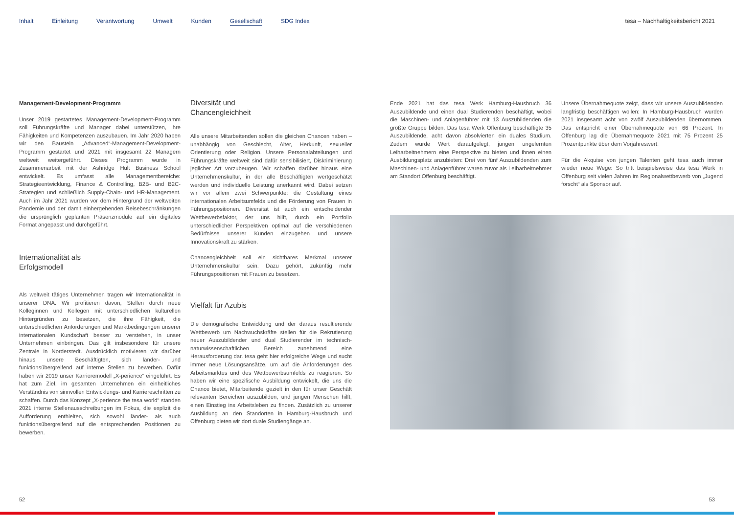Inhalt Einleitung Verantwortung Umwelt Kunden Gesellschaft SDG Index tesa – Nachhaltigkeitsbericht 2021
Management-Development-Programm
Unser 2019 gestartetes Management-Development-Programm soll Führungskräfte und Manager dabei unterstützen, ihre Fähigkeiten und Kompetenzen auszubauen. Im Jahr 2020 haben wir den Baustein „Advanced“-Management-Development-Programm gestartet und 2021 mit insgesamt 22 Managern weltweit weitergeführt. Dieses Programm wurde in Zusammenarbeit mit der Ashridge Hult Business School entwickelt. Es umfasst alle Managementbereiche: Strategieentwicklung, Finance & Controlling, B2B- und B2C-Strategien und schließlich Supply-Chain- und HR-Management. Auch im Jahr 2021 wurden vor dem Hintergrund der weltweiten Pandemie und der damit einhergehenden Reisebeschränkungen die ursprünglich geplanten Präsenzmodule auf ein digitales Format angepasst und durchgeführt.
Internationalität als
Erfolgsmodell
Als weltweit tätiges Unternehmen tragen wir Internationalität in unserer DNA. Wir profitieren davon, Stellen durch neue Kolleginnen und Kollegen mit unterschiedlichen kulturellen Hintergründen zu besetzen, die ihre Fähigkeit, die unterschiedlichen Anforderungen und Marktbedingungen unserer internationalen Kundschaft besser zu verstehen, in unser Unternehmen einbringen. Das gilt insbesondere für unsere Zentrale in Norderstedt. Ausdrücklich motivieren wir darüber hinaus unsere Beschäftigten, sich länder- und funktionsübergreifend auf interne Stellen zu bewerben. Dafür haben wir 2019 unser Karrieremodell „X-perience“ eingeführt. Es hat zum Ziel, im gesamten Unternehmen ein einheitliches Verständnis von sinnvollen Entwicklungs- und Karriereschritten zu schaffen. Durch das Konzept „X-perience the tesa world“ standen 2021 interne Stellenausschreibungen im Fokus, die explizit die Aufforderung enthielten, sich sowohl länder- als auch funktionsübergreifend auf die entsprechenden Positionen zu bewerben.
Diversität und
Chancengleichheit
Alle unsere Mitarbeitenden sollen die gleichen Chancen haben – unabhängig von Geschlecht, Alter, Herkunft, sexueller Orientierung oder Religion. Unsere Personalabteilungen und Führungskräfte weltweit sind dafür sensibilisiert, Diskriminierung jeglicher Art vorzubeugen. Wir schaffen darüber hinaus eine Unternehmenskultur, in der alle Beschäftigten wertgeschätzt werden und individuelle Leistung anerkannt wird. Dabei setzen wir vor allem zwei Schwerpunkte: die Gestaltung eines internationalen Arbeitsumfelds und die Förderung von Frauen in Führungspositionen. Diversität ist auch ein entscheidender Wettbewerbsfaktor, der uns hilft, durch ein Portfolio unterschiedlicher Perspektiven optimal auf die verschiedenen Bedürfnisse unserer Kunden einzugehen und unsere Innovationskraft zu stärken.
Chancengleichheit soll ein sichtbares Merkmal unserer Unternehmenskultur sein. Dazu gehört, zukünftig mehr Führungspositionen mit Frauen zu besetzen.
Vielfalt für Azubis
Die demografische Entwicklung und der daraus resultierende Wettbewerb um Nachwuchskräfte stellen für die Rekrutierung neuer Auszubildender und dual Studierender im technisch-naturwissenschaftlichen Bereich zunehmend eine Herausforderung dar. tesa geht hier erfolgreiche Wege und sucht immer neue Lösungsansätze, um auf die Anforderungen des Arbeitsmarktes und des Wettbewerbsumfelds zu reagieren. So haben wir eine spezifische Ausbildung entwickelt, die uns die Chance bietet, Mitarbeitende gezielt in den für unser Geschäft relevanten Bereichen auszubilden, und jungen Menschen hilft, einen Einstieg ins Arbeitsleben zu finden. Zusätzlich zu unserer Ausbildung an den Standorten in Hamburg-Hausbruch und Offenburg bieten wir dort duale Studiengänge an.
Ende 2021 hat das tesa Werk Hamburg-Hausbruch 36 Auszubildende und einen dual Studierenden beschäftigt, wobei die Maschinen- und Anlagenführer mit 13 Auszubildenden die größte Gruppe bilden. Das tesa Werk Offenburg beschäftigte 35 Auszubildende, acht davon absolvierten ein duales Studium. Zudem wurde Wert daraufgelegt, jungen ungelernten Leiharbeitnehmern eine Perspektive zu bieten und ihnen einen Ausbildungsplatz anzubieten: Drei von fünf Auszubildenden zum Maschinen- und Anlagenführer waren zuvor als Leiharbeitnehmer am Standort Offenburg beschäftigt.
Unsere Übernahmequote zeigt, dass wir unsere Auszubildenden langfristig beschäftigen wollen: In Hamburg-Hausbruch wurden 2021 insgesamt acht von zwölf Auszubildenden übernommen. Das entspricht einer Übernahmequote von 66 Prozent. In Offenburg lag die Übernahmequote 2021 mit 75 Prozent 25 Prozentpunkte über dem Vorjahreswert.
Für die Akquise von jungen Talenten geht tesa auch immer wieder neue Wege: So tritt beispielsweise das tesa Werk in Offenburg seit vielen Jahren im Regionalwettbewerb von „Jugend forscht“ als Sponsor auf.
52 53